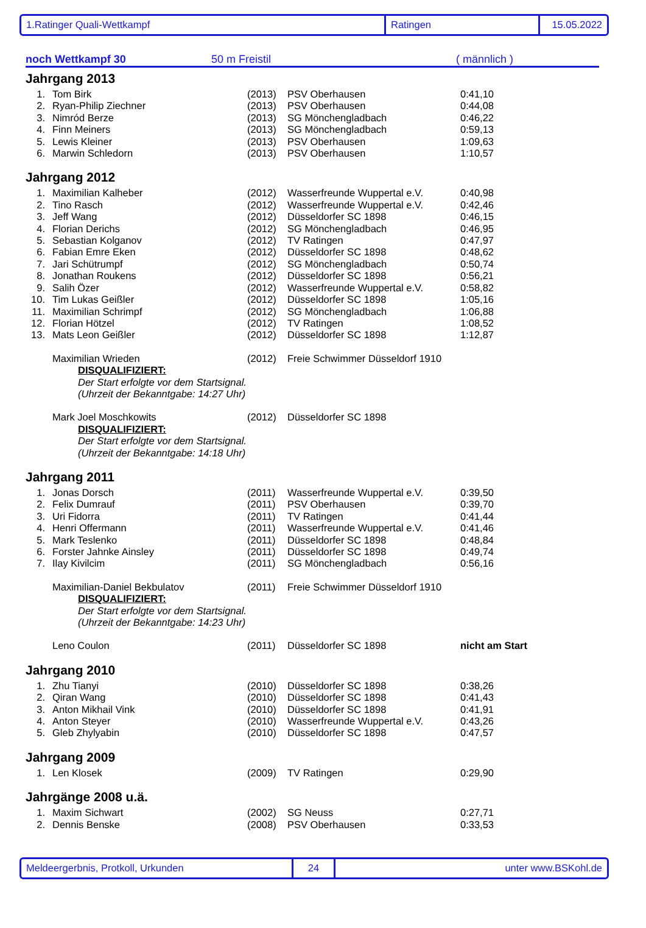1.Ratinger Quali-Wettkampf Ratingen 15.05.2022
noch Wettkampf 30 50 m Freistil ( männlich )
Jahrgang 2013
| 1. | Tom Birk | (2013) | PSV Oberhausen | 0:41,10 |
| 2. | Ryan-Philip Ziechner | (2013) | PSV Oberhausen | 0:44,08 |
| 3. | Nimród Berze | (2013) | SG Mönchengladbach | 0:46,22 |
| 4. | Finn Meiners | (2013) | SG Mönchengladbach | 0:59,13 |
| 5. | Lewis Kleiner | (2013) | PSV Oberhausen | 1:09,63 |
| 6. | Marwin Schledorn | (2013) | PSV Oberhausen | 1:10,57 |
Jahrgang 2012
| 1. | Maximilian Kalheber | (2012) | Wasserfreunde Wuppertal e.V. | 0:40,98 |
| 2. | Tino Rasch | (2012) | Wasserfreunde Wuppertal e.V. | 0:42,46 |
| 3. | Jeff Wang | (2012) | Düsseldorfer SC 1898 | 0:46,15 |
| 4. | Florian Derichs | (2012) | SG Mönchengladbach | 0:46,95 |
| 5. | Sebastian Kolganov | (2012) | TV Ratingen | 0:47,97 |
| 6. | Fabian Emre Eken | (2012) | Düsseldorfer SC 1898 | 0:48,62 |
| 7. | Jari Schütrumpf | (2012) | SG Mönchengladbach | 0:50,74 |
| 8. | Jonathan Roukens | (2012) | Düsseldorfer SC 1898 | 0:56,21 |
| 9. | Salih Özer | (2012) | Wasserfreunde Wuppertal e.V. | 0:58,82 |
| 10. | Tim Lukas Geißler | (2012) | Düsseldorfer SC 1898 | 1:05,16 |
| 11. | Maximilian Schrimpf | (2012) | SG Mönchengladbach | 1:06,88 |
| 12. | Florian Hötzel | (2012) | TV Ratingen | 1:08,52 |
| 13. | Mats Leon Geißler | (2012) | Düsseldorfer SC 1898 | 1:12,87 |
| | Maximilian Wrieden | (2012) | Freie Schwimmer Düsseldorf 1910 | |
| DISQUALIFIZIERT: Der Start erfolgte vor dem Startsignal. (Uhrzeit der Bekanntgabe: 14:27 Uhr) | | | | |
| | Mark Joel Moschkowits | (2012) | Düsseldorfer SC 1898 | |
| DISQUALIFIZIERT: Der Start erfolgte vor dem Startsignal. (Uhrzeit der Bekanntgabe: 14:18 Uhr) | | | | |
Jahrgang 2011
| 1. | Jonas Dorsch | (2011) | Wasserfreunde Wuppertal e.V. | 0:39,50 |
| 2. | Felix Dumrauf | (2011) | PSV Oberhausen | 0:39,70 |
| 3. | Uri Fidorra | (2011) | TV Ratingen | 0:41,44 |
| 4. | Henri Offermann | (2011) | Wasserfreunde Wuppertal e.V. | 0:41,46 |
| 5. | Mark Teslenko | (2011) | Düsseldorfer SC 1898 | 0:48,84 |
| 6. | Forster Jahnke Ainsley | (2011) | Düsseldorfer SC 1898 | 0:49,74 |
| 7. | Ilay Kivilcim | (2011) | SG Mönchengladbach | 0:56,16 |
| | Maximilian-Daniel Bekbulatov | (2011) | Freie Schwimmer Düsseldorf 1910 | |
| DISQUALIFIZIERT: Der Start erfolgte vor dem Startsignal. (Uhrzeit der Bekanntgabe: 14:23 Uhr) | | | | |
| | Leno Coulon | (2011) | Düsseldorfer SC 1898 | nicht am Start |
Jahrgang 2010
| 1. | Zhu Tianyi | (2010) | Düsseldorfer SC 1898 | 0:38,26 |
| 2. | Qiran Wang | (2010) | Düsseldorfer SC 1898 | 0:41,43 |
| 3. | Anton Mikhail Vink | (2010) | Düsseldorfer SC 1898 | 0:41,91 |
| 4. | Anton Steyer | (2010) | Wasserfreunde Wuppertal e.V. | 0:43,26 |
| 5. | Gleb Zhylyabin | (2010) | Düsseldorfer SC 1898 | 0:47,57 |
Jahrgang 2009
| 1. | Len Klosek | (2009) | TV Ratingen | 0:29,90 |
Jahrgänge 2008 u.ä.
| 1. | Maxim Sichwart | (2002) | SG Neuss | 0:27,71 |
| 2. | Dennis Benske | (2008) | PSV Oberhausen | 0:33,53 |
Meldeergerbnis, Protkoll, Urkunden 24 unter www.BSKohl.de